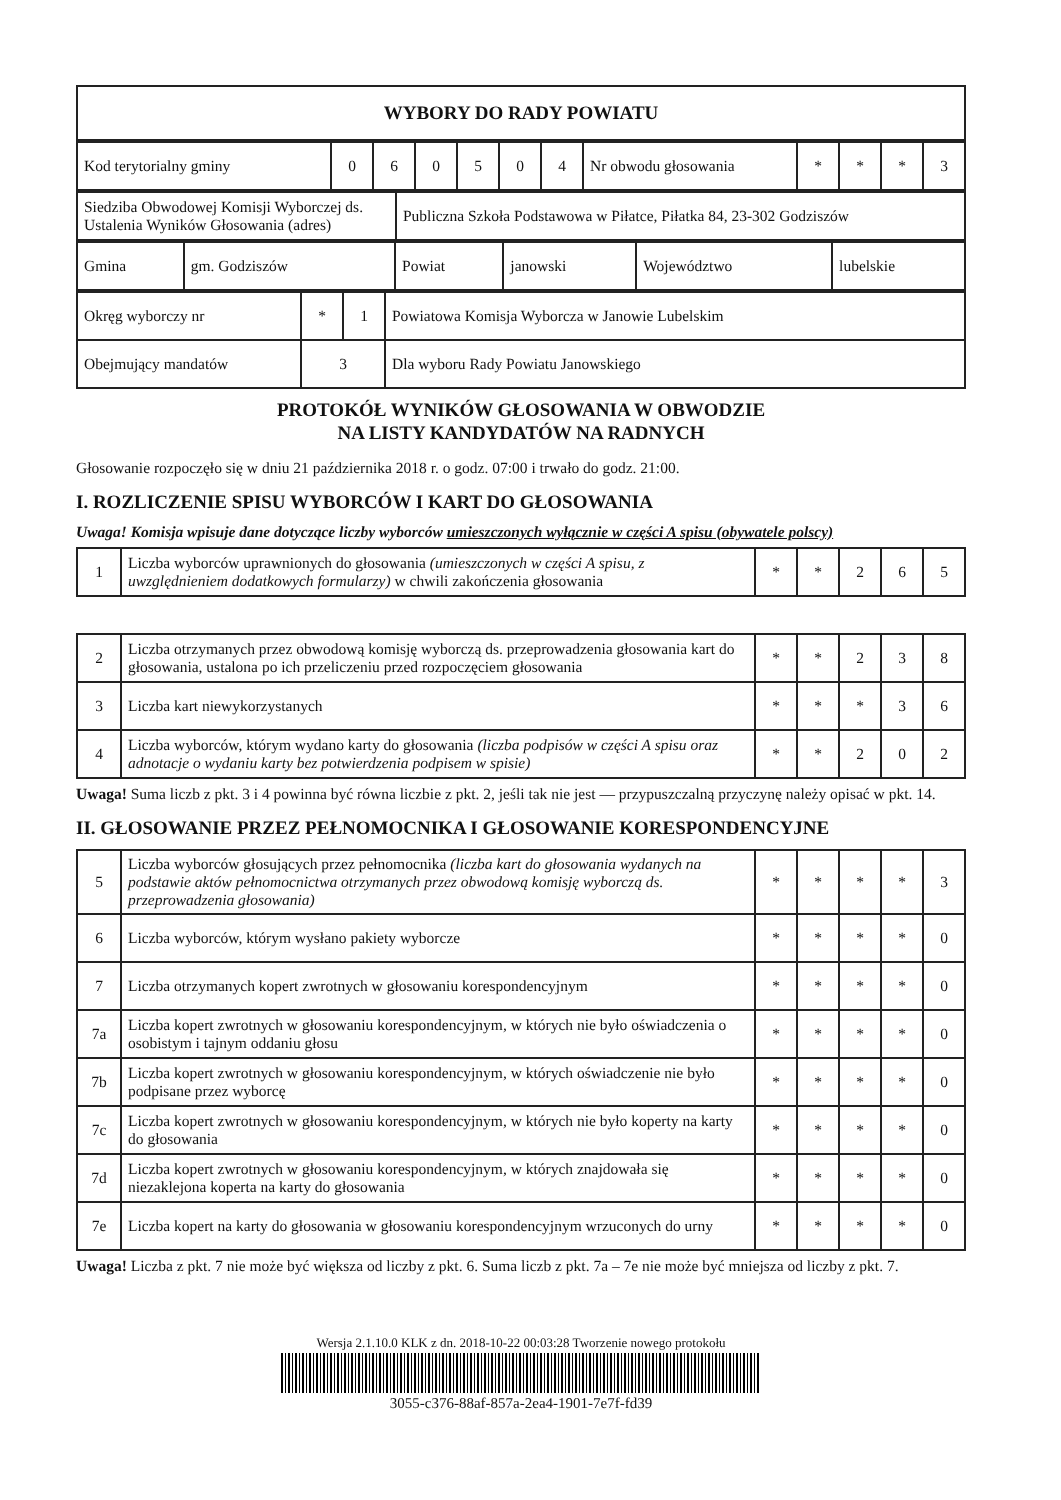| WYBORY DO RADY POWIATU |
| Kod terytorialny gminy | 0 | 6 | 0 | 5 | 0 | 4 | Nr obwodu głosowania | * | * | * | 3 |
| Siedziba Obwodowej Komisji Wyborczej ds. Ustalenia Wyników Głosowania (adres) | Publiczna Szkoła Podstawowa w Piłatce, Piłatka 84, 23-302 Godziszów |
| Gmina | gm. Godziszów | Powiat | janowski | Województwo | lubelskie |
| Okręg wyborczy nr | * | 1 | Powiatowa Komisja Wyborcza w Janowie Lubelskim |
| Obejmujący mandatów | 3 | | Dla wyboru Rady Powiatu Janowskiego |
PROTOKÓŁ WYNIKÓW GŁOSOWANIA W OBWODZIE
NA LISTY KANDYDATÓW NA RADNYCH
Głosowanie rozpoczęło się w dniu 21 października 2018 r. o godz. 07:00 i trwało do godz. 21:00.
I. ROZLICZENIE SPISU WYBORCÓW I KART DO GŁOSOWANIA
Uwaga! Komisja wpisuje dane dotyczące liczby wyborców umieszczonych wyłącznie w części A spisu (obywatele polscy)
| 1 | Liczba wyborców uprawnionych do głosowania (umieszczonych w części A spisu, z uwzględnieniem dodatkowych formularzy) w chwili zakończenia głosowania | * | * | 2 | 6 | 5 |
| 2 | Liczba otrzymanych przez obwodową komisję wyborczą ds. przeprowadzenia głosowania kart do głosowania, ustalona po ich przeliczeniu przed rozpoczęciem głosowania | * | * | 2 | 3 | 8 |
| 3 | Liczba kart niewykorzystanych | * | * | * | 3 | 6 |
| 4 | Liczba wyborców, którym wydano karty do głosowania (liczba podpisów w części A spisu oraz adnotacje o wydaniu karty bez potwierdzenia podpisem w spisie) | * | * | 2 | 0 | 2 |
Uwaga! Suma liczb z pkt. 3 i 4 powinna być równa liczbie z pkt. 2, jeśli tak nie jest — przypuszczalną przyczynę należy opisać w pkt. 14.
II. GŁOSOWANIE PRZEZ PEŁNOMOCNIKA I GŁOSOWANIE KORESPONDENCYJNE
| 5 | Liczba wyborców głosujących przez pełnomocnika (liczba kart do głosowania wydanych na podstawie aktów pełnomocnictwa otrzymanych przez obwodową komisję wyborczą ds. przeprowadzenia głosowania) | * | * | * | * | 3 |
| 6 | Liczba wyborców, którym wysłano pakiety wyborcze | * | * | * | * | 0 |
| 7 | Liczba otrzymanych kopert zwrotnych w głosowaniu korespondencyjnym | * | * | * | * | 0 |
| 7a | Liczba kopert zwrotnych w głosowaniu korespondencyjnym, w których nie było oświadczenia o osobistym i tajnym oddaniu głosu | * | * | * | * | 0 |
| 7b | Liczba kopert zwrotnych w głosowaniu korespondencyjnym, w których oświadczenie nie było podpisane przez wyborcę | * | * | * | * | 0 |
| 7c | Liczba kopert zwrotnych w głosowaniu korespondencyjnym, w których nie było koperty na karty do głosowania | * | * | * | * | 0 |
| 7d | Liczba kopert zwrotnych w głosowaniu korespondencyjnym, w których znajdowała się niezaklejona koperta na karty do głosowania | * | * | * | * | 0 |
| 7e | Liczba kopert na karty do głosowania w głosowaniu korespondencyjnym wrzuconych do urny | * | * | * | * | 0 |
Uwaga! Liczba z pkt. 7 nie może być większa od liczby z pkt. 6. Suma liczb z pkt. 7a – 7e nie może być mniejsza od liczby z pkt. 7.
Wersja 2.1.10.0 KLK z dn. 2018-10-22 00:03:28 Tworzenie nowego protokołu
3055-c376-88af-857a-2ea4-1901-7e7f-fd39